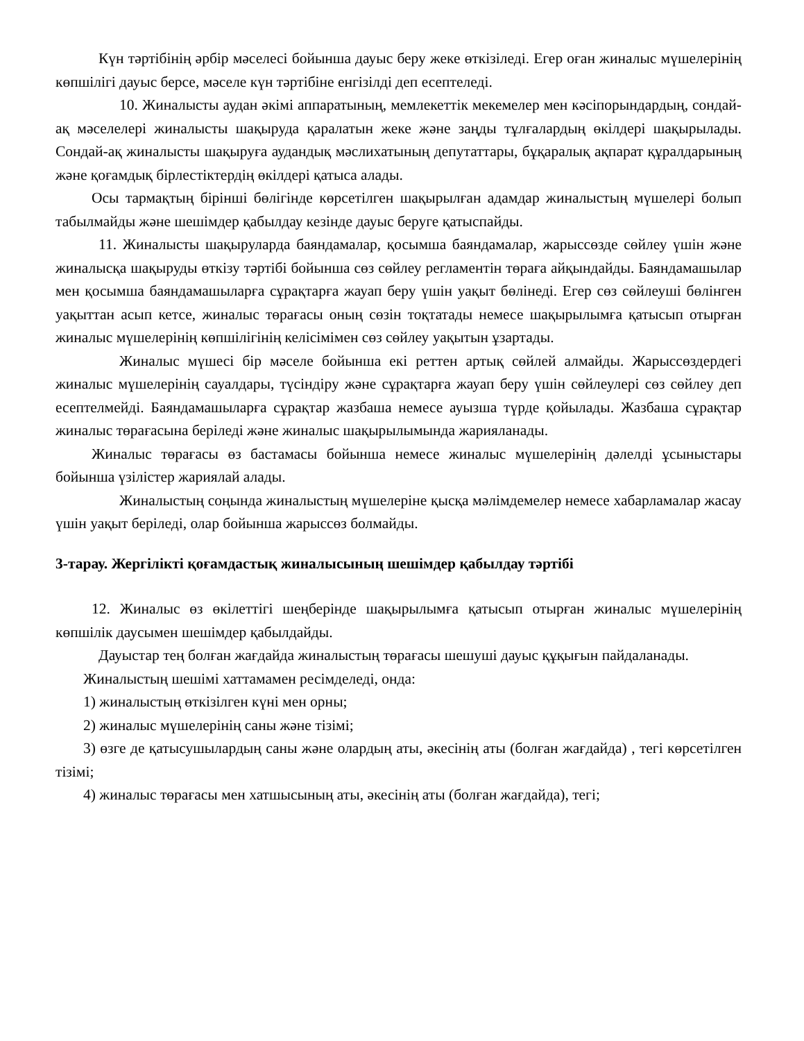Күн тәртібінің әрбір мәселесі бойынша дауыс беру жеке өткізіледі. Егер оған жиналыс мүшелерінің көпшілігі дауыс берсе, мәселе күн тәртібіне енгізілді деп есептеледі.
10. Жиналысты аудан әкімі аппаратының, мемлекеттік мекемелер мен кәсіпорындардың, сондай-ақ мәселелері жиналысты шақыруда қаралатын жеке және заңды тұлғалардың өкілдері шақырылады. Сондай-ақ жиналысты шақыруға аудандық мәслихатының депутаттары, бұқаралық ақпарат құралдарының және қоғамдық бірлестіктердің өкілдері қатыса алады.
Осы тармақтың бірінші бөлігінде көрсетілген шақырылған адамдар жиналыстың мүшелері болып табылмайды және шешімдер қабылдау кезінде дауыс беруге қатыспайды.
11. Жиналысты шақыруларда баяндамалар, қосымша баяндамалар, жарыссөзде сөйлеу үшін және жиналысқа шақыруды өткізу тәртібі бойынша сөз сөйлеу регламентін төраға айқындайды. Баяндамашылар мен қосымша баяндамашыларға сұрақтарға жауап беру үшін уақыт бөлінеді. Егер сөз сөйлеуші бөлінген уақыттан асып кетсе, жиналыс төрағасы оның сөзін тоқтатады немесе шақырылымға қатысып отырған жиналыс мүшелерінің көпшілігінің келісімімен сөз сөйлеу уақытын ұзартады.
Жиналыс мүшесі бір мәселе бойынша екі реттен артық сөйлей алмайды. Жарыссөздердегі жиналыс мүшелерінің сауалдары, түсіндіру және сұрақтарға жауап беру үшін сөйлеулері сөз сөйлеу деп есептелмейді. Баяндамашыларға сұрақтар жазбаша немесе ауызша түрде қойылады. Жазбаша сұрақтар жиналыс төрағасына беріледі және жиналыс шақырылымында жарияланады.
Жиналыс төрағасы өз бастамасы бойынша немесе жиналыс мүшелерінің дәлелді ұсыныстары бойынша үзілістер жариялай алады.
Жиналыстың соңында жиналыстың мүшелеріне қысқа мәлімдемелер немесе хабарламалар жасау үшін уақыт беріледі, олар бойынша жарыссөз болмайды.
3-тарау. Жергілікті қоғамдастық жиналысының шешімдер қабылдау тәртібі
12. Жиналыс өз өкілеттігі шеңберінде шақырылымға қатысып отырған жиналыс мүшелерінің көпшілік даусымен шешімдер қабылдайды.
Дауыстар тең болған жағдайда жиналыстың төрағасы шешуші дауыс құқығын пайдаланады.
Жиналыстың шешімі хаттамамен ресімделеді, онда:
1) жиналыстың өткізілген күні мен орны;
2) жиналыс мүшелерінің саны және тізімі;
3) өзге де қатысушылардың саны және олардың аты, әкесінің аты (болған жағдайда) , тегі көрсетілген тізімі;
4) жиналыс төрағасы мен хатшысының аты, әкесінің аты (болған жағдайда), тегі;